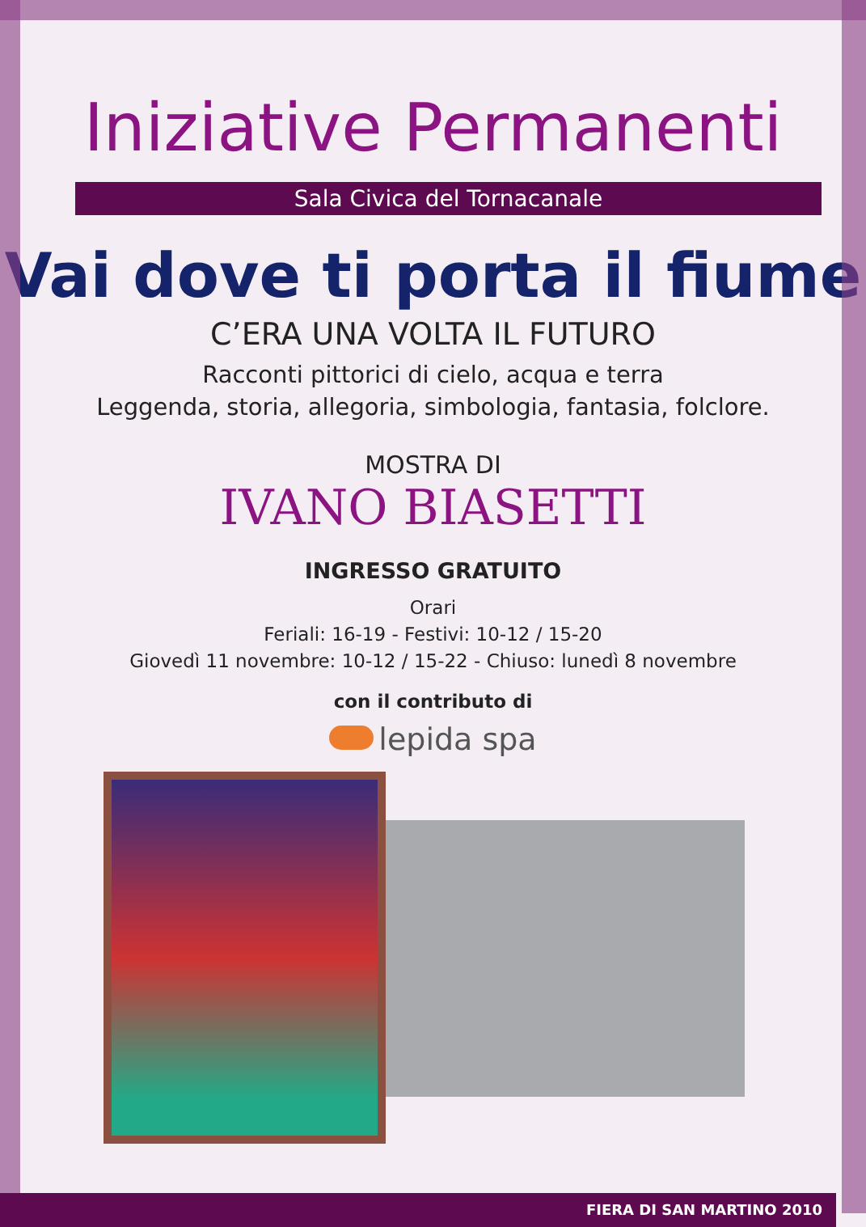Iniziative Permanenti
Sala Civica del Tornacanale
Vai dove ti porta il fiume
C’ERA UNA VOLTA IL FUTURO
Racconti pittorici di cielo, acqua e terra
Leggenda, storia, allegoria, simbologia, fantasia, folclore.
MOSTRA DI
IVANO BIASETTI
INGRESSO GRATUITO
Orari
Feriali: 16-19 - Festivi: 10-12 / 15-20
Giovedì 11 novembre: 10-12 / 15-22 - Chiuso: lunedì 8 novembre
con il contributo di
lepida spa
FIERA DI SAN MARTINO 2010